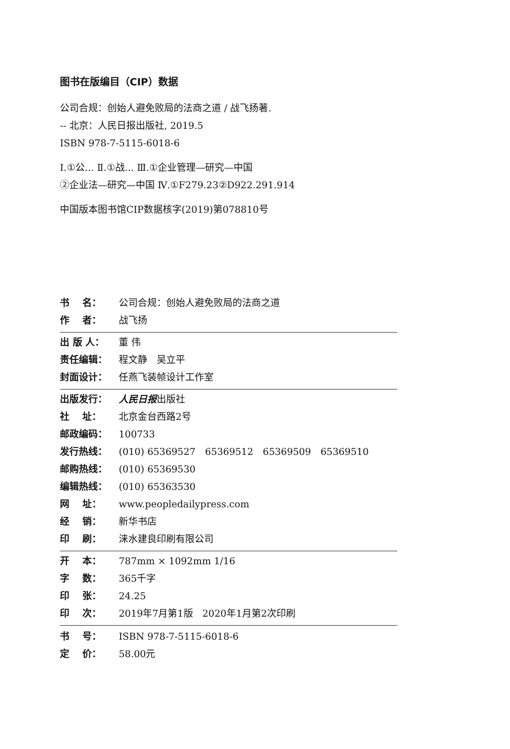图书在版编目（CIP）数据
公司合规：创始人避免败局的法商之道 / 战飞扬著.
-- 北京：人民日报出版社, 2019.5
ISBN 978-7-5115-6018-6
Ⅰ.①公… Ⅱ.①战… Ⅲ.①企业管理—研究—中国
②企业法—研究—中国 Ⅳ.①F279.23②D922.291.914
中国版本图书馆CIP数据核字(2019)第078810号
书 名： 公司合规：创始人避免败局的法商之道
作 者： 战飞扬
出 版 人： 董 伟
责任编辑： 程文静　吴立平
封面设计： 任燕飞装帧设计工作室
出版发行： 人民日报出版社
社 址： 北京金台西路2号
邮政编码： 100733
发行热线： (010) 65369527　65369512　65369509　65369510
邮购热线： (010) 65369530
编辑热线： (010) 65363530
网 址： www.peopledailypress.com
经 销： 新华书店
印 刷： 涞水建良印刷有限公司
开 本： 787mm × 1092mm 1/16
字 数： 365千字
印 张： 24.25
印 次： 2019年7月第1版　2020年1月第2次印刷
书 号： ISBN 978-7-5115-6018-6
定 价： 58.00元